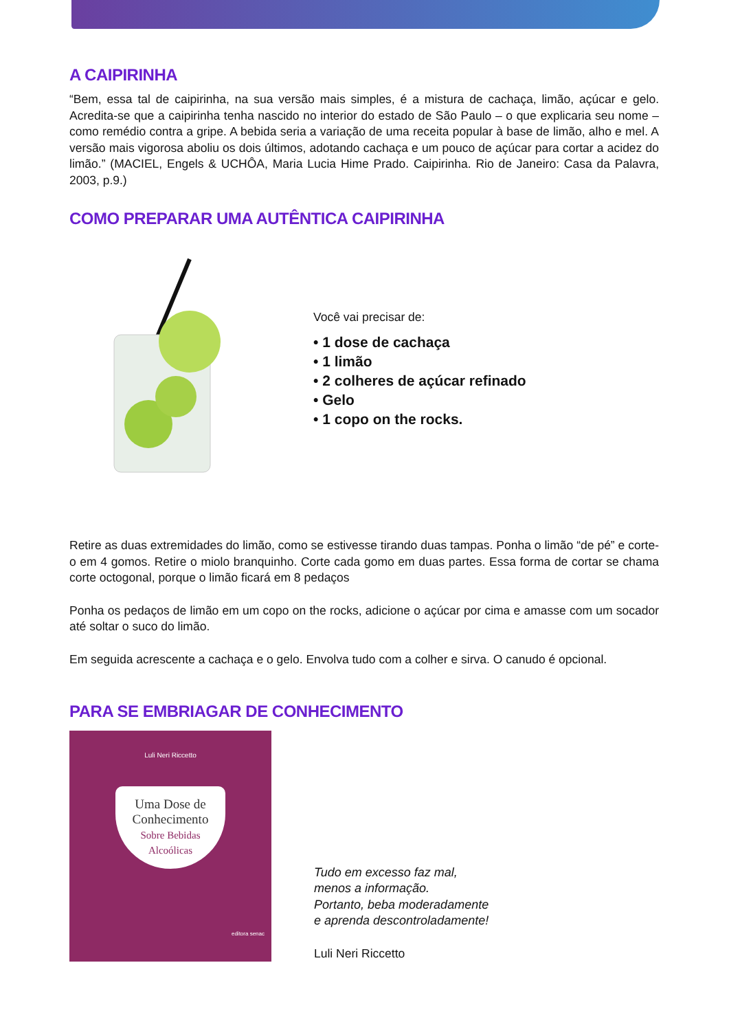A CAIPIRINHA
“Bem, essa tal de caipirinha, na sua versão mais simples, é a mistura de cachaça, limão, açúcar e gelo. Acredita-se que a caipirinha tenha nascido no interior do estado de São Paulo – o que explicaria seu nome – como remédio contra a gripe. A bebida seria a variação de uma receita popular à base de limão, alho e mel. A versão mais vigorosa aboliu os dois últimos, adotando cachaça e um pouco de açúcar para cortar a acidez do limão.” (MACIEL, Engels & UCHÔA, Maria Lucia Hime Prado. Caipirinha. Rio de Janeiro: Casa da Palavra, 2003, p.9.)
COMO PREPARAR UMA AUTÊNTICA CAIPIRINHA
Você vai precisar de:
• 1 dose de cachaça
• 1 limão
• 2 colheres de açúcar refinado
• Gelo
• 1 copo on the rocks.
Retire as duas extremidades do limão, como se estivesse tirando duas tampas. Ponha o limão “de pé” e corte-o em 4 gomos. Retire o miolo branquinho. Corte cada gomo em duas partes. Essa forma de cortar se chama corte octogonal, porque o limão ficará em 8 pedaços
Ponha os pedaços de limão em um copo on the rocks, adicione o açúcar por cima e amasse com um socador até soltar o suco do limão.
Em seguida acrescente a cachaça e o gelo. Envolva tudo com a colher e sirva. O canudo é opcional.
PARA SE EMBRIAGAR DE CONHECIMENTO
Luli Neri Riccetto
Uma Dose de
Conhecimento
Sobre Bebidas
Alcoólicas
editora senac
Tudo em excesso faz mal,
menos a informação.
Portanto, beba moderadamente
e aprenda descontroladamente!
Luli Neri Riccetto